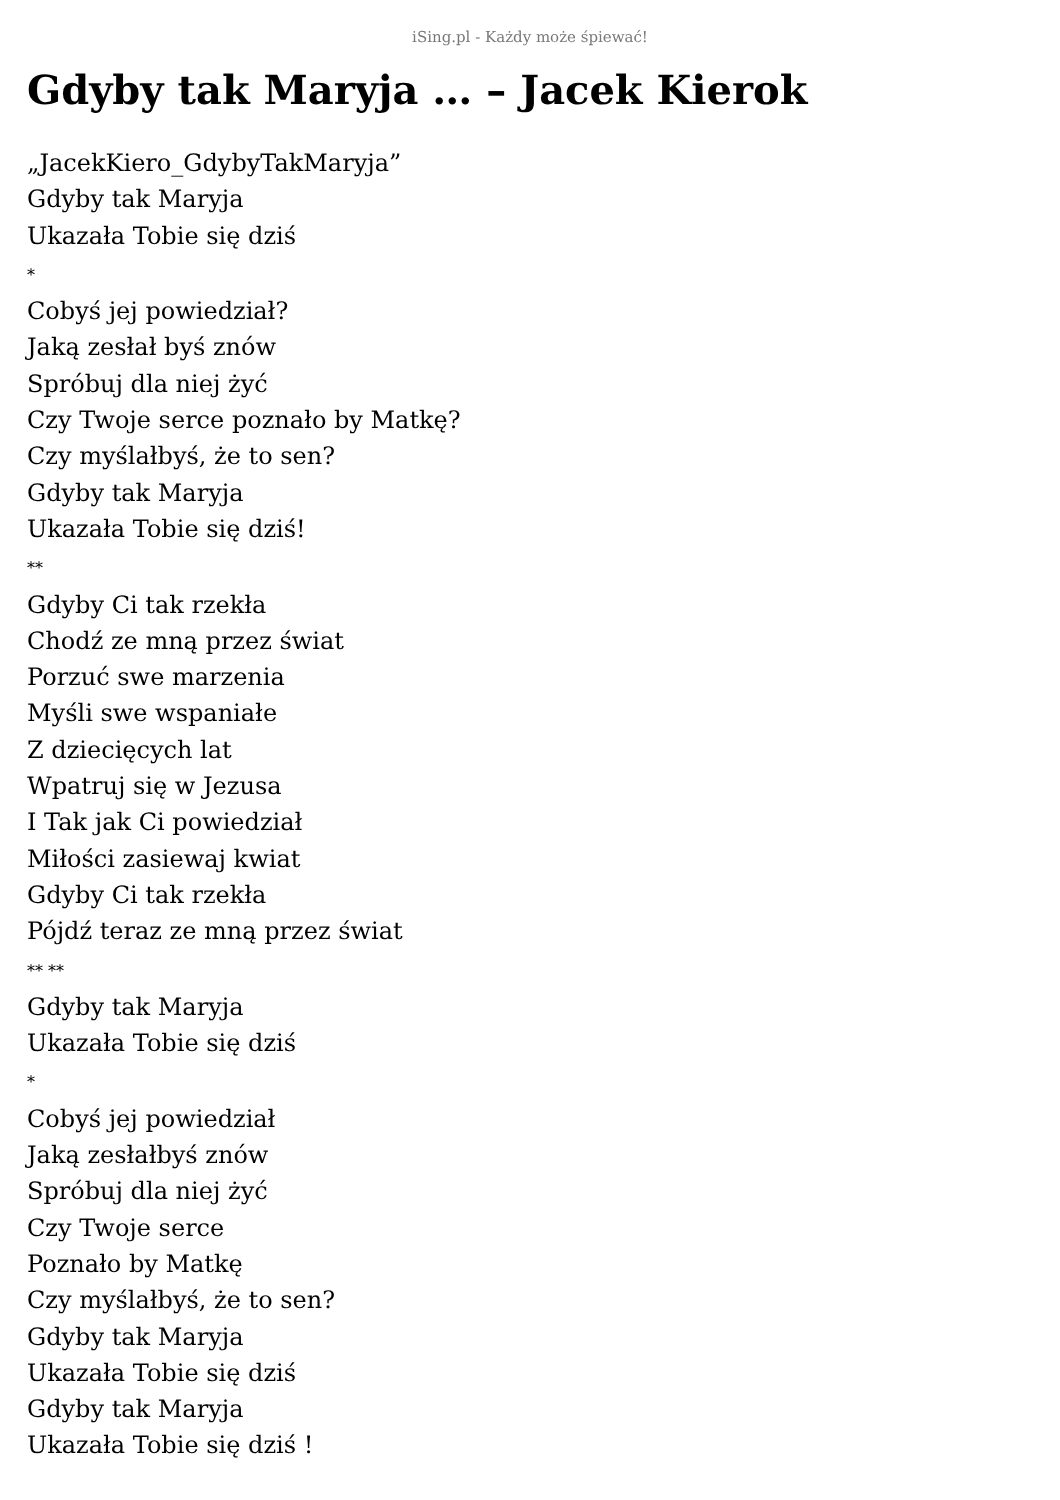iSing.pl - Każdy może śpiewać!
Gdyby tak Maryja … – Jacek Kierok
„JacekKiero_GdybyTakMaryja”
Gdyby tak Maryja
Ukazała Tobie się dziś
*
Cobyś jej powiedział?
Jaką zesłał byś znów
Spróbuj dla niej żyć
Czy Twoje serce poznało by Matkę?
Czy myślałbyś, że to sen?
Gdyby tak Maryja
Ukazała Tobie się dziś!
**
Gdyby Ci tak rzekła
Chodź ze mną przez świat
Porzuć swe marzenia
Myśli swe wspaniałe
Z dziecięcych lat
Wpatruj się w Jezusa
I Tak jak Ci powiedział
Miłości zasiewaj kwiat
Gdyby Ci tak rzekła
Pójdź teraz ze mną przez świat
** **
Gdyby tak Maryja
Ukazała Tobie się dziś
*
Cobyś jej powiedział
Jaką zesłałbyś znów
Spróbuj dla niej żyć
Czy Twoje serce
Poznało by Matkę
Czy myślałbyś, że to sen?
Gdyby tak Maryja
Ukazała Tobie się dziś
Gdyby tak Maryja
Ukazała Tobie się dziś !